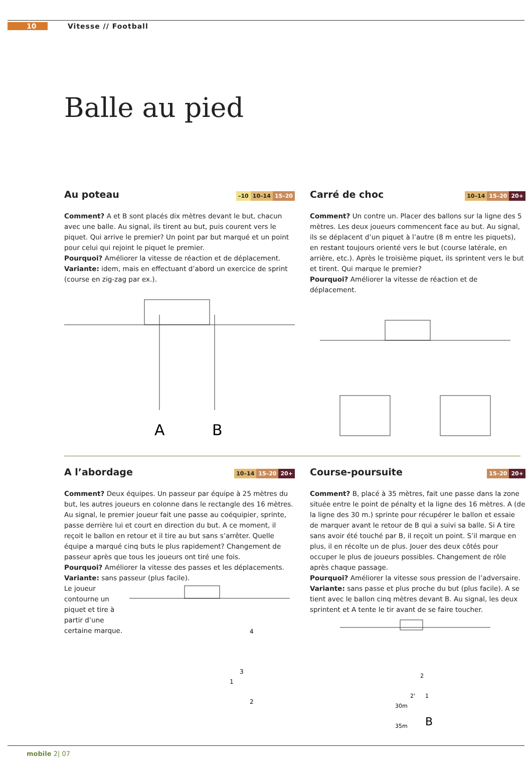10 Vitesse // Football
Balle au pied
Au poteau –10 10–14 15–20
Comment? A et B sont placés dix mètres devant le but, chacun avec une balle. Au signal, ils tirent au but, puis courent vers le piquet. Qui arrive le premier? Un point par but marqué et un point pour celui qui rejoint le piquet le premier.
Pourquoi? Améliorer la vitesse de réaction et de déplacement.
Variante: idem, mais en effectuant d’abord un exercice de sprint (course en zig-zag par ex.).
A
B
Carré de choc 10–14 15–20 20+
Comment? Un contre un. Placer des ballons sur la ligne des 5 mètres. Les deux joueurs commencent face au but. Au signal, ils se déplacent d’un piquet à l’autre (8 m entre les piquets), en restant toujours orienté vers le but (course latérale, en arrière, etc.). Après le troisième piquet, ils sprintent vers le but et tirent. Qui marque le premier?
Pourquoi? Améliorer la vitesse de réaction et de déplacement.
A l’abordage 10–14 15–20 20+
Comment? Deux équipes. Un passeur par équipe à 25 mètres du but, les autres joueurs en colonne dans le rectangle des 16 mètres. Au signal, le premier joueur fait une passe au coéquipier, sprinte, passe derrière lui et court en direction du but. A ce moment, il reçoit le ballon en retour et il tire au but sans s’arrêter. Quelle équipe a marqué cinq buts le plus rapidement? Changement de passeur après que tous les joueurs ont tiré une fois.
Pourquoi? Améliorer la vitesse des passes et les déplacements.
Variante: sans passeur (plus facile).
Le joueur contourne un piquet et tire à partir d’une certaine marque.
4
1
2
3
Course-poursuite 15–20 20+
Comment? B, placé à 35 mètres, fait une passe dans la zone située entre le point de pénalty et la ligne des 16 mètres. A (de la ligne des 30 m.) sprinte pour récupérer le ballon et essaie de marquer avant le retour de B qui a suivi sa balle. Si A tire sans avoir été touché par B, il reçoit un point. S’il marque en plus, il en récolte un de plus. Jouer des deux côtés pour occuper le plus de joueurs possibles. Changement de rôle après chaque passage.
Pourquoi? Améliorer la vitesse sous pression de l’adversaire.
Variante: sans passe et plus proche du but (plus facile). A se tient avec le ballon cinq mètres devant B. Au signal, les deux sprintent et A tente le tir avant de se faire toucher.
2
2'
1
30m
35m
B
mobile 2| 07